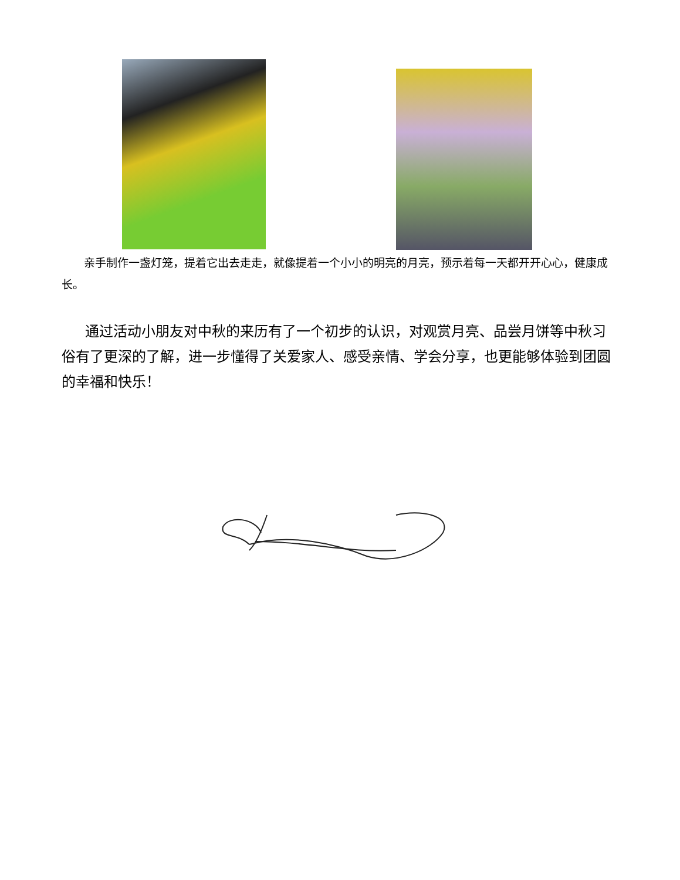亲手制作一盏灯笼，提着它出去走走，就像提着一个小小的明亮的月亮，预示着每一天都开开心心，健康成长。
通过活动小朋友对中秋的来历有了一个初步的认识，对观赏月亮、品尝月饼等中秋习俗有了更深的了解，进一步懂得了关爱家人、感受亲情、学会分享，也更能够体验到团圆的幸福和快乐！